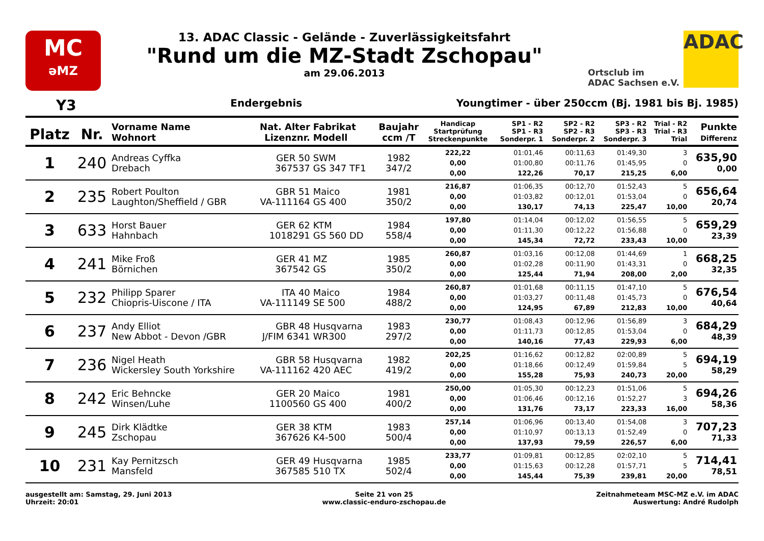MC
əMZ
13. ADAC Classic - Gelände - Zuverlässigkeitsfahrt
"Rund um die MZ-Stadt Zschopau"
am 29.06.2013
Ortsclub im
ADAC Sachsen e.V.
ADAC
Y3 Endergebnis Youngtimer - über 250ccm (Bj. 1981 bis Bj. 1985)
| Platz | Nr. | Vorname Name Wohnort | Nat. Alter Lizenznr. | Fabrikat Modell | Baujahr ccm /T | Handicap Startprüfung Streckenpunkte | SP1 - R2 SP1 - R3 Sonderpr. 1 | SP2 - R2 SP2 - R3 Sonderpr. 2 | SP3 - R2 SP3 - R3 Sonderpr. 3 | Trial - R2 Trial - R3 Trial | Punkte Differenz |
| --- | --- | --- | --- | --- | --- | --- | --- | --- | --- | --- | --- |
| 1 | 240 | Andreas Cyffka Drebach | GER 50 367537 | SWM GS 347 TF1 | 1982 347/2 | 222,22 0,00 0,00 | 01:01,46 01:00,80 122,26 | 00:11,63 00:11,76 70,17 | 01:49,30 01:45,95 215,25 | 3 0 6,00 | 635,90 0,00 |
| 2 | 235 | Robert Poulton Laughton/Sheffield / GBR | GBR 51 VA-111164 | Maico GS 400 | 1981 350/2 | 216,87 0,00 0,00 | 01:06,35 01:03,82 130,17 | 00:12,70 00:12,01 74,13 | 01:52,43 01:53,04 225,47 | 5 0 10,00 | 656,64 20,74 |
| 3 | 633 | Horst Bauer Hahnbach | GER 62 1018291 | KTM GS 560 DD | 1984 558/4 | 197,80 0,00 0,00 | 01:14,04 01:11,30 145,34 | 00:12,02 00:12,22 72,72 | 01:56,55 01:56,88 233,43 | 5 0 10,00 | 659,29 23,39 |
| 4 | 241 | Mike Froß Börnichen | GER 41 367542 | MZ GS | 1985 350/2 | 260,87 0,00 0,00 | 01:03,16 01:02,28 125,44 | 00:12,08 00:11,90 71,94 | 01:44,69 01:43,31 208,00 | 1 0 2,00 | 668,25 32,35 |
| 5 | 232 | Philipp Sparer Chiopris-Uiscone / ITA | ITA 40 VA-111149 | Maico SE 500 | 1984 488/2 | 260,87 0,00 0,00 | 01:01,68 01:03,27 124,95 | 00:11,15 00:11,48 67,89 | 01:47,10 01:45,73 212,83 | 5 0 10,00 | 676,54 40,64 |
| 6 | 237 | Andy Elliot New Abbot - Devon /GBR | GBR 48 J/FIM 6341 | Husqvarna WR300 | 1983 297/2 | 230,77 0,00 0,00 | 01:08,43 01:11,73 140,16 | 00:12,96 00:12,85 77,43 | 01:56,89 01:53,04 229,93 | 3 0 6,00 | 684,29 48,39 |
| 7 | 236 | Nigel Heath Wickersley South Yorkshire | GBR 58 VA-111162 | Husqvarna 420 AEC | 1982 419/2 | 202,25 0,00 0,00 | 01:16,62 01:18,66 155,28 | 00:12,82 00:12,49 75,93 | 02:00,89 01:59,84 240,73 | 5 5 20,00 | 694,19 58,29 |
| 8 | 242 | Eric Behncke Winsen/Luhe | GER 20 1100560 | Maico GS 400 | 1981 400/2 | 250,00 0,00 0,00 | 01:05,30 01:06,46 131,76 | 00:12,23 00:12,16 73,17 | 01:51,06 01:52,27 223,33 | 5 3 16,00 | 694,26 58,36 |
| 9 | 245 | Dirk Klädtke Zschopau | GER 38 367626 | KTM K4-500 | 1983 500/4 | 257,14 0,00 0,00 | 01:06,96 01:10,97 137,93 | 00:13,40 00:13,13 79,59 | 01:54,08 01:52,49 226,57 | 3 0 6,00 | 707,23 71,33 |
| 10 | 231 | Kay Pernitzsch Mansfeld | GER 49 367585 | Husqvarna 510 TX | 1985 502/4 | 233,77 0,00 0,00 | 01:09,81 01:15,63 145,44 | 00:12,85 00:12,28 75,39 | 02:02,10 01:57,71 239,81 | 5 5 20,00 | 714,41 78,51 |
ausgestellt am: Samstag, 29. Juni 2013
Uhrzeit: 20:01
Seite 21 von 25
www.classic-enduro-zschopau.de
Zeitnahmeteam MSC-MZ e.V. im ADAC
Auswertung: André Rudolph